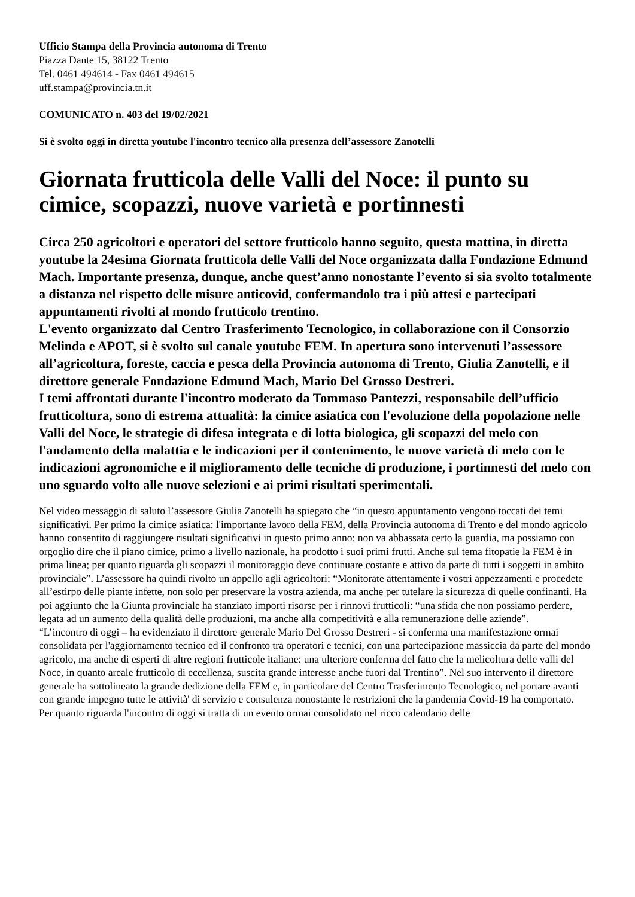Ufficio Stampa della Provincia autonoma di Trento
Piazza Dante 15, 38122 Trento
Tel. 0461 494614 - Fax 0461 494615
uff.stampa@provincia.tn.it
COMUNICATO n. 403 del 19/02/2021
Si è svolto oggi in diretta youtube l'incontro tecnico alla presenza dell’assessore Zanotelli
Giornata frutticola delle Valli del Noce: il punto su cimice, scopazzi, nuove varietà e portinnesti
Circa 250 agricoltori e operatori del settore frutticolo hanno seguito, questa mattina, in diretta youtube la 24esima Giornata frutticola delle Valli del Noce organizzata dalla Fondazione Edmund Mach. Importante presenza, dunque, anche quest’anno nonostante l’evento si sia svolto totalmente a distanza nel rispetto delle misure anticovid, confermandolo tra i più attesi e partecipati appuntamenti rivolti al mondo frutticolo trentino.
L'evento organizzato dal Centro Trasferimento Tecnologico, in collaborazione con il Consorzio Melinda e APOT, si è svolto sul canale youtube FEM. In apertura sono intervenuti l’assessore all’agricoltura, foreste, caccia e pesca della Provincia autonoma di Trento, Giulia Zanotelli, e il direttore generale Fondazione Edmund Mach, Mario Del Grosso Destreri.
I temi affrontati durante l'incontro moderato da Tommaso Pantezzi, responsabile dell’ufficio frutticoltura, sono di estrema attualità: la cimice asiatica con l'evoluzione della popolazione nelle Valli del Noce, le strategie di difesa integrata e di lotta biologica, gli scopazzi del melo con l'andamento della malattia e le indicazioni per il contenimento, le nuove varietà di melo con le indicazioni agronomiche e il miglioramento delle tecniche di produzione, i portinnesti del melo con uno sguardo volto alle nuove selezioni e ai primi risultati sperimentali.
Nel video messaggio di saluto l’assessore Giulia Zanotelli ha spiegato che “in questo appuntamento vengono toccati dei temi significativi. Per primo la cimice asiatica: l'importante lavoro della FEM, della Provincia autonoma di Trento e del mondo agricolo hanno consentito di raggiungere risultati significativi in questo primo anno: non va abbassata certo la guardia, ma possiamo con orgoglio dire che il piano cimice, primo a livello nazionale, ha prodotto i suoi primi frutti. Anche sul tema fitopatie la FEM è in prima linea; per quanto riguarda gli scopazzi il monitoraggio deve continuare costante e attivo da parte di tutti i soggetti in ambito provinciale”. L’assessore ha quindi rivolto un appello agli agricoltori: “Monitorate attentamente i vostri appezzamenti e procedete all’estirpo delle piante infette, non solo per preservare la vostra azienda, ma anche per tutelare la sicurezza di quelle confinanti. Ha poi aggiunto che la Giunta provinciale ha stanziato importi risorse per i rinnovi frutticoli: “una sfida che non possiamo perdere, legata ad un aumento della qualità delle produzioni, ma anche alla competitività e alla remunerazione delle aziende”.
“L’incontro di oggi – ha evidenziato il direttore generale Mario Del Grosso Destreri - si conferma una manifestazione ormai consolidata per l'aggiornamento tecnico ed il confronto tra operatori e tecnici, con una partecipazione massiccia da parte del mondo agricolo, ma anche di esperti di altre regioni frutticole italiane: una ulteriore conferma del fatto che la melicoltura delle valli del Noce, in quanto areale frutticolo di eccellenza, suscita grande interesse anche fuori dal Trentino”. Nel suo intervento il direttore generale ha sottolineato la grande dedizione della FEM e, in particolare del Centro Trasferimento Tecnologico, nel portare avanti con grande impegno tutte le attività' di servizio e consulenza nonostante le restrizioni che la pandemia Covid-19 ha comportato.
Per quanto riguarda l'incontro di oggi si tratta di un evento ormai consolidato nel ricco calendario delle